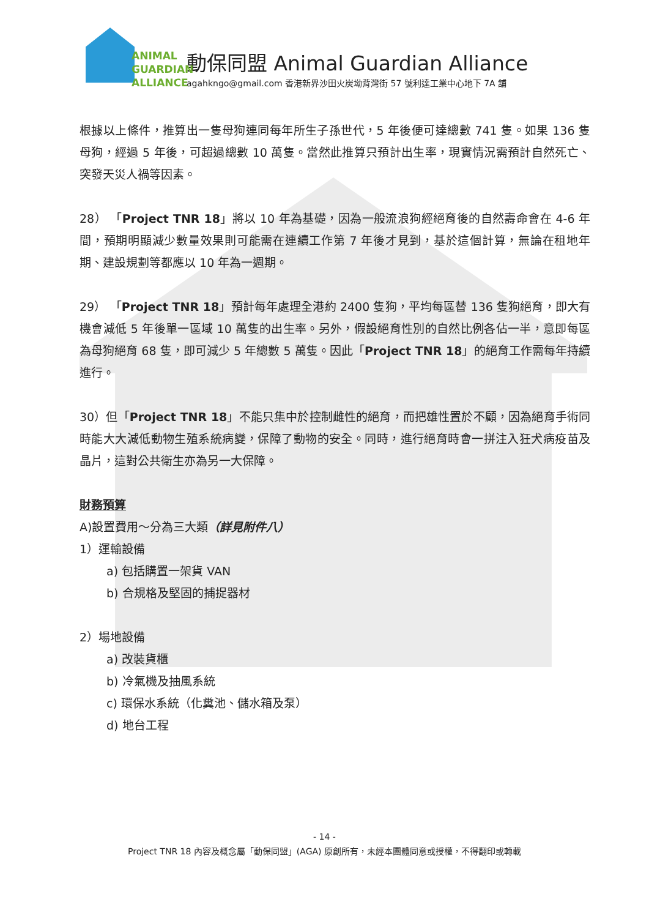ANIMAL
GUARDIAN
ALLIANCE
動保同盟 Animal Guardian Alliance
agahkngo@gmail.com 香港新界沙田火炭坳背灣街 57 號利達工業中心地下 7A 舖
根據以上條件，推算出一隻母狗連同每年所生子孫世代，5 年後便可達總數 741 隻。如果 136 隻母狗，經過 5 年後，可超過總數 10 萬隻。當然此推算只預計出生率，現實情況需預計自然死亡、突發天災人禍等因素。
28） 「Project TNR 18」將以 10 年為基礎，因為一般流浪狗經絕育後的自然壽命會在 4-6 年間，預期明顯減少數量效果則可能需在連續工作第 7 年後才見到，基於這個計算，無論在租地年期、建設規劃等都應以 10 年為一週期。
29） 「Project TNR 18」預計每年處理全港約 2400 隻狗，平均每區替 136 隻狗絕育，即大有機會減低 5 年後單一區域 10 萬隻的出生率。另外，假設絕育性別的自然比例各佔一半，意即每區為母狗絕育 68 隻，即可減少 5 年總數 5 萬隻。因此「Project TNR 18」的絕育工作需每年持續進行。
30）但「Project TNR 18」不能只集中於控制雌性的絕育，而把雄性置於不顧，因為絕育手術同時能大大減低動物生殖系統病變，保障了動物的安全。同時，進行絕育時會一拼注入狂犬病疫苗及晶片，這對公共衛生亦為另一大保障。
財務預算
A)設置費用～分為三大類（詳見附件八）
1）運輸設備
a) 包括購置一架貨 VAN
b) 合規格及堅固的捕捉器材
2）場地設備
a) 改裝貨櫃
b) 冷氣機及抽風系統
c) 環保水系統（化糞池、儲水箱及泵）
d) 地台工程
- 14 -
Project TNR 18 內容及概念屬「動保同盟」(AGA) 原創所有，未經本團體同意或授權，不得翻印或轉載